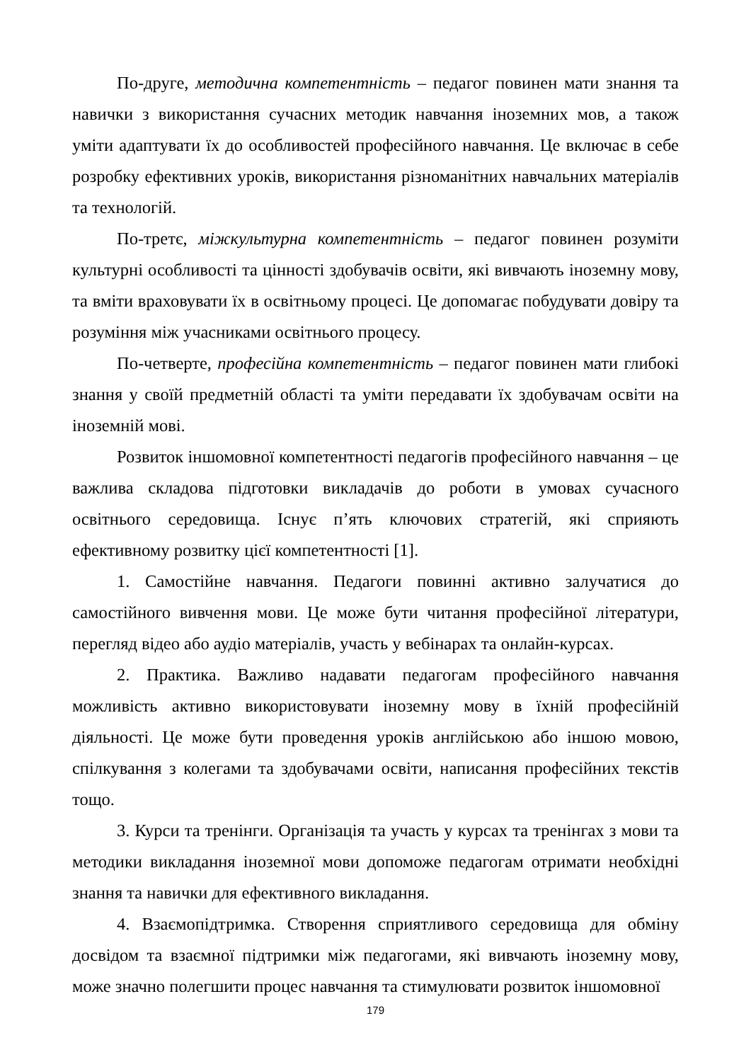По-друге, методична компетентність – педагог повинен мати знання та навички з використання сучасних методик навчання іноземних мов, а також уміти адаптувати їх до особливостей професійного навчання. Це включає в себе розробку ефективних уроків, використання різноманітних навчальних матеріалів та технологій.
По-третє, міжкультурна компетентність – педагог повинен розуміти культурні особливості та цінності здобувачів освіти, які вивчають іноземну мову, та вміти враховувати їх в освітньому процесі. Це допомагає побудувати довіру та розуміння між учасниками освітнього процесу.
По-четверте, професійна компетентність – педагог повинен мати глибокі знання у своїй предметній області та уміти передавати їх здобувачам освіти на іноземній мові.
Розвиток іншомовної компетентності педагогів професійного навчання – це важлива складова підготовки викладачів до роботи в умовах сучасного освітнього середовища. Існує п’ять ключових стратегій, які сприяють ефективному розвитку цієї компетентності [1].
1. Самостійне навчання. Педагоги повинні активно залучатися до самостійного вивчення мови. Це може бути читання професійної літератури, перегляд відео або аудіо матеріалів, участь у вебінарах та онлайн-курсах.
2. Практика. Важливо надавати педагогам професійного навчання можливість активно використовувати іноземну мову в їхній професійній діяльності. Це може бути проведення уроків англійською або іншою мовою, спілкування з колегами та здобувачами освіти, написання професійних текстів тощо.
3. Курси та тренінги. Організація та участь у курсах та тренінгах з мови та методики викладання іноземної мови допоможе педагогам отримати необхідні знання та навички для ефективного викладання.
4. Взаємопідтримка. Створення сприятливого середовища для обміну досвідом та взаємної підтримки між педагогами, які вивчають іноземну мову, може значно полегшити процес навчання та стимулювати розвиток іншомовної
179